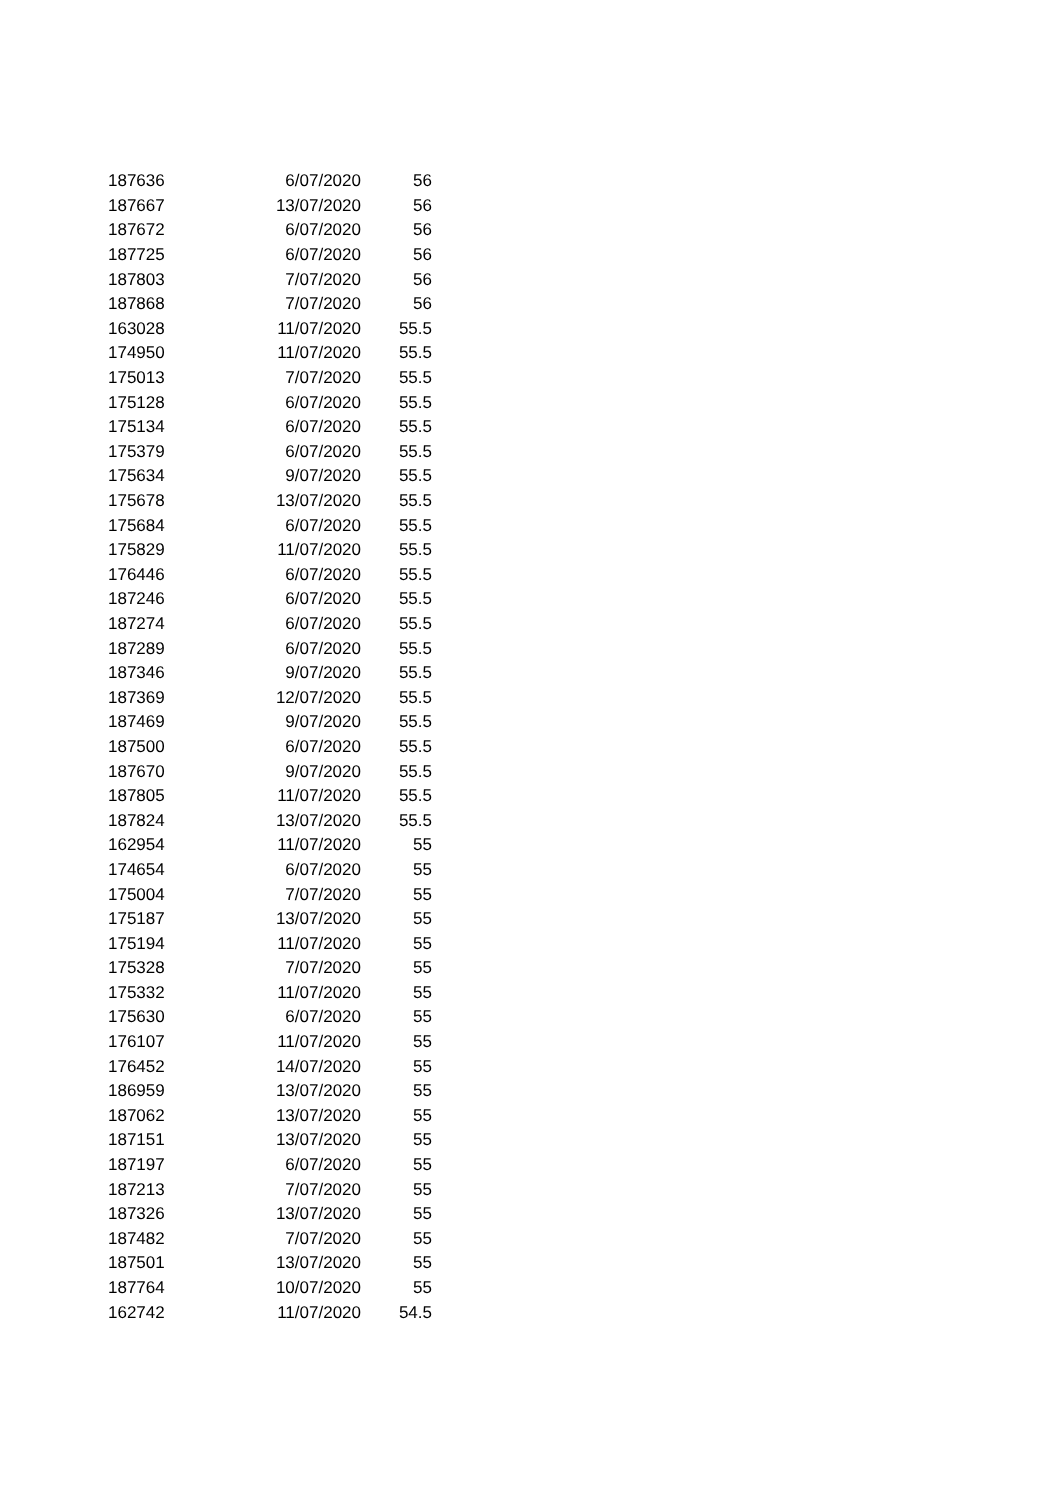| 187636 | 6/07/2020 | 56 |
| 187667 | 13/07/2020 | 56 |
| 187672 | 6/07/2020 | 56 |
| 187725 | 6/07/2020 | 56 |
| 187803 | 7/07/2020 | 56 |
| 187868 | 7/07/2020 | 56 |
| 163028 | 11/07/2020 | 55.5 |
| 174950 | 11/07/2020 | 55.5 |
| 175013 | 7/07/2020 | 55.5 |
| 175128 | 6/07/2020 | 55.5 |
| 175134 | 6/07/2020 | 55.5 |
| 175379 | 6/07/2020 | 55.5 |
| 175634 | 9/07/2020 | 55.5 |
| 175678 | 13/07/2020 | 55.5 |
| 175684 | 6/07/2020 | 55.5 |
| 175829 | 11/07/2020 | 55.5 |
| 176446 | 6/07/2020 | 55.5 |
| 187246 | 6/07/2020 | 55.5 |
| 187274 | 6/07/2020 | 55.5 |
| 187289 | 6/07/2020 | 55.5 |
| 187346 | 9/07/2020 | 55.5 |
| 187369 | 12/07/2020 | 55.5 |
| 187469 | 9/07/2020 | 55.5 |
| 187500 | 6/07/2020 | 55.5 |
| 187670 | 9/07/2020 | 55.5 |
| 187805 | 11/07/2020 | 55.5 |
| 187824 | 13/07/2020 | 55.5 |
| 162954 | 11/07/2020 | 55 |
| 174654 | 6/07/2020 | 55 |
| 175004 | 7/07/2020 | 55 |
| 175187 | 13/07/2020 | 55 |
| 175194 | 11/07/2020 | 55 |
| 175328 | 7/07/2020 | 55 |
| 175332 | 11/07/2020 | 55 |
| 175630 | 6/07/2020 | 55 |
| 176107 | 11/07/2020 | 55 |
| 176452 | 14/07/2020 | 55 |
| 186959 | 13/07/2020 | 55 |
| 187062 | 13/07/2020 | 55 |
| 187151 | 13/07/2020 | 55 |
| 187197 | 6/07/2020 | 55 |
| 187213 | 7/07/2020 | 55 |
| 187326 | 13/07/2020 | 55 |
| 187482 | 7/07/2020 | 55 |
| 187501 | 13/07/2020 | 55 |
| 187764 | 10/07/2020 | 55 |
| 162742 | 11/07/2020 | 54.5 |